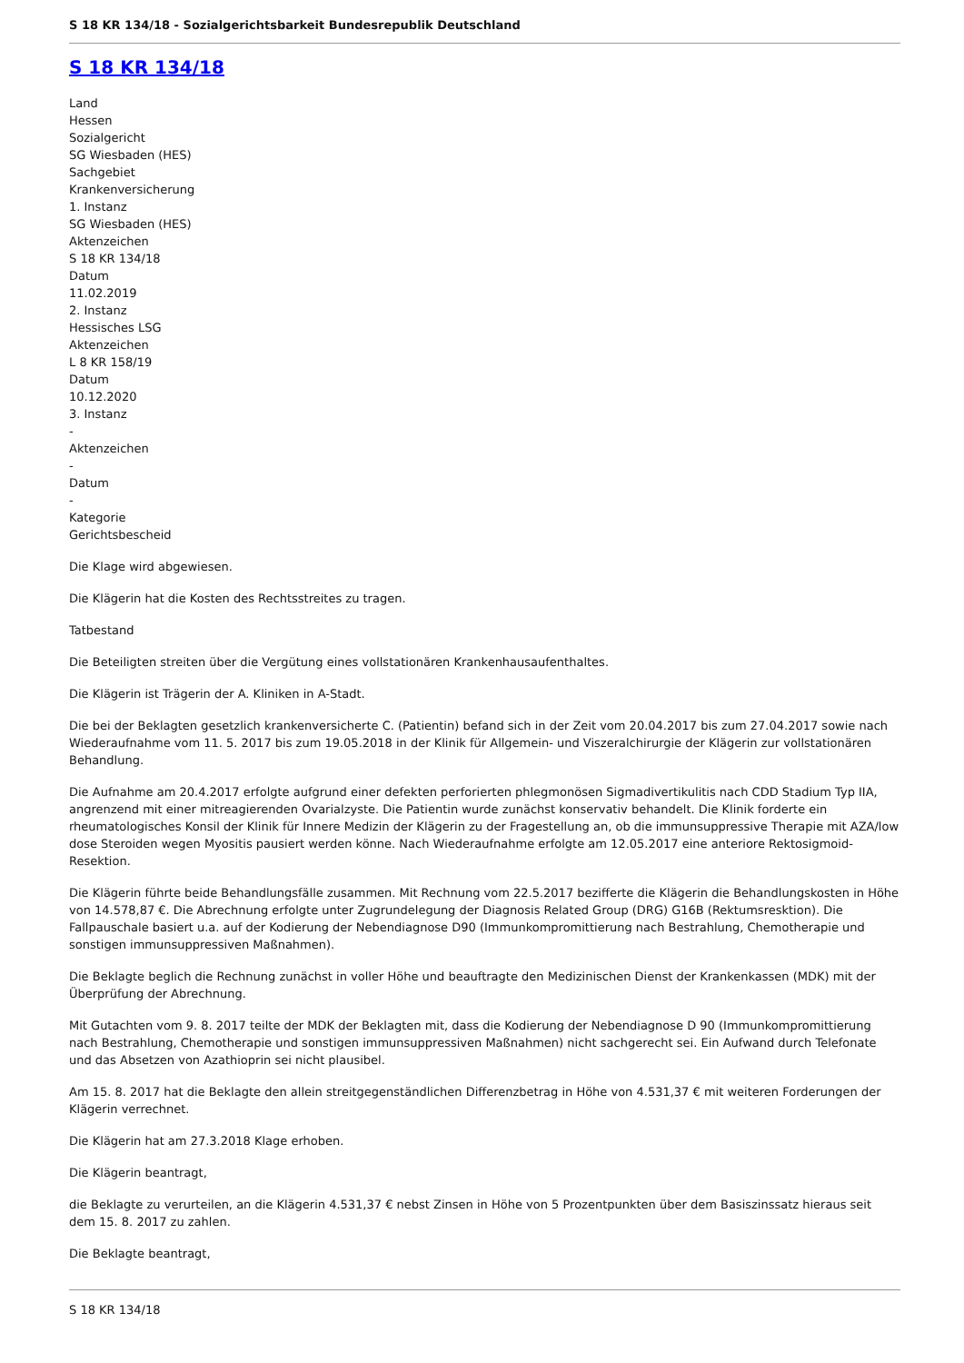S 18 KR 134/18 - Sozialgerichtsbarkeit Bundesrepublik Deutschland
S 18 KR 134/18
Land
Hessen
Sozialgericht
SG Wiesbaden (HES)
Sachgebiet
Krankenversicherung
1. Instanz
SG Wiesbaden (HES)
Aktenzeichen
S 18 KR 134/18
Datum
11.02.2019
2. Instanz
Hessisches LSG
Aktenzeichen
L 8 KR 158/19
Datum
10.12.2020
3. Instanz
-
Aktenzeichen
-
Datum
-
Kategorie
Gerichtsbescheid
Die Klage wird abgewiesen.
Die Klägerin hat die Kosten des Rechtsstreites zu tragen.
Tatbestand
Die Beteiligten streiten über die Vergütung eines vollstationären Krankenhausaufenthaltes.
Die Klägerin ist Trägerin der A. Kliniken in A-Stadt.
Die bei der Beklagten gesetzlich krankenversicherte C. (Patientin) befand sich in der Zeit vom 20.04.2017 bis zum 27.04.2017 sowie nach Wiederaufnahme vom 11. 5. 2017 bis zum 19.05.2018 in der Klinik für Allgemein- und Viszeralchirurgie der Klägerin zur vollstationären Behandlung.
Die Aufnahme am 20.4.2017 erfolgte aufgrund einer defekten perforierten phlegmonösen Sigmadivertikulitis nach CDD Stadium Typ IIA, angrenzend mit einer mitreagierenden Ovarialzyste. Die Patientin wurde zunächst konservativ behandelt. Die Klinik forderte ein rheumatologisches Konsil der Klinik für Innere Medizin der Klägerin zu der Fragestellung an, ob die immunsuppressive Therapie mit AZA/low dose Steroiden wegen Myositis pausiert werden könne. Nach Wiederaufnahme erfolgte am 12.05.2017 eine anteriore Rektosigmoid-Resektion.
Die Klägerin führte beide Behandlungsfälle zusammen. Mit Rechnung vom 22.5.2017 bezifferte die Klägerin die Behandlungskosten in Höhe von 14.578,87 €. Die Abrechnung erfolgte unter Zugrundelegung der Diagnosis Related Group (DRG) G16B (Rektumsresktion). Die Fallpauschale basiert u.a. auf der Kodierung der Nebendiagnose D90 (Immunkompromittierung nach Bestrahlung, Chemotherapie und sonstigen immunsuppressiven Maßnahmen).
Die Beklagte beglich die Rechnung zunächst in voller Höhe und beauftragte den Medizinischen Dienst der Krankenkassen (MDK) mit der Überprüfung der Abrechnung.
Mit Gutachten vom 9. 8. 2017 teilte der MDK der Beklagten mit, dass die Kodierung der Nebendiagnose D 90 (Immunkompromittierung nach Bestrahlung, Chemotherapie und sonstigen immunsuppressiven Maßnahmen) nicht sachgerecht sei. Ein Aufwand durch Telefonate und das Absetzen von Azathioprin sei nicht plausibel.
Am 15. 8. 2017 hat die Beklagte den allein streitgegenständlichen Differenzbetrag in Höhe von 4.531,37 € mit weiteren Forderungen der Klägerin verrechnet.
Die Klägerin hat am 27.3.2018 Klage erhoben.
Die Klägerin beantragt,
die Beklagte zu verurteilen, an die Klägerin 4.531,37 € nebst Zinsen in Höhe von 5 Prozentpunkten über dem Basiszinssatz hieraus seit dem 15. 8. 2017 zu zahlen.
Die Beklagte beantragt,
S 18 KR 134/18